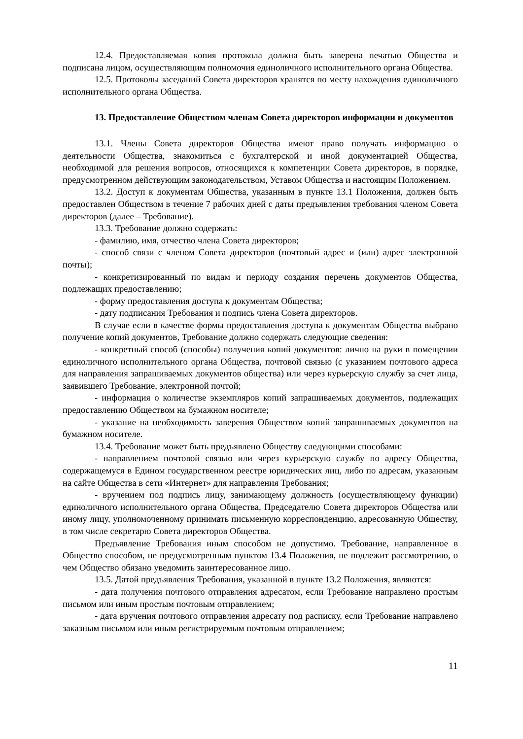12.4. Предоставляемая копия протокола должна быть заверена печатью Общества и подписана лицом, осуществляющим полномочия единоличного исполнительного органа Общества.
12.5. Протоколы заседаний Совета директоров хранятся по месту нахождения единоличного исполнительного органа Общества.
13. Предоставление Обществом членам Совета директоров информации и документов
13.1. Члены Совета директоров Общества имеют право получать информацию о деятельности Общества, знакомиться с бухгалтерской и иной документацией Общества, необходимой для решения вопросов, относящихся к компетенции Совета директоров, в порядке, предусмотренном действующим законодательством, Уставом Общества и настоящим Положением.
13.2. Доступ к документам Общества, указанным в пункте 13.1 Положения, должен быть предоставлен Обществом в течение 7 рабочих дней с даты предъявления требования членом Совета директоров (далее – Требование).
13.3. Требование должно содержать:
- фамилию, имя, отчество члена Совета директоров;
- способ связи с членом Совета директоров (почтовый адрес и (или) адрес электронной почты);
- конкретизированный по видам и периоду создания перечень документов Общества, подлежащих предоставлению;
- форму предоставления доступа к документам Общества;
- дату подписания Требования и подпись члена Совета директоров.
В случае если в качестве формы предоставления доступа к документам Общества выбрано получение копий документов, Требование должно содержать следующие сведения:
- конкретный способ (способы) получения копий документов: лично на руки в помещении единоличного исполнительного органа Общества, почтовой связью (с указанием почтового адреса для направления запрашиваемых документов общества) или через курьерскую службу за счет лица, заявившего Требование, электронной почтой;
- информация о количестве экземпляров копий запрашиваемых документов, подлежащих предоставлению Обществом на бумажном носителе;
- указание на необходимость заверения Обществом копий запрашиваемых документов на бумажном носителе.
13.4. Требование может быть предъявлено Обществу следующими способами:
- направлением почтовой связью или через курьерскую службу по адресу Общества, содержащемуся в Едином государственном реестре юридических лиц, либо по адресам, указанным на сайте Общества в сети «Интернет» для направления Требования;
- вручением под подпись лицу, занимающему должность (осуществляющему функции) единоличного исполнительного органа Общества, Председателю Совета директоров Общества или иному лицу, уполномоченному принимать письменную корреспонденцию, адресованную Обществу, в том числе секретарю Совета директоров Общества.
Предъявление Требования иным способом не допустимо. Требование, направленное в Общество способом, не предусмотренным пунктом 13.4 Положения, не подлежит рассмотрению, о чем Общество обязано уведомить заинтересованное лицо.
13.5. Датой предъявления Требования, указанной в пункте 13.2 Положения, являются:
- дата получения почтового отправления адресатом, если Требование направлено простым письмом или иным простым почтовым отправлением;
- дата вручения почтового отправления адресату под расписку, если Требование направлено заказным письмом или иным регистрируемым почтовым отправлением;
11